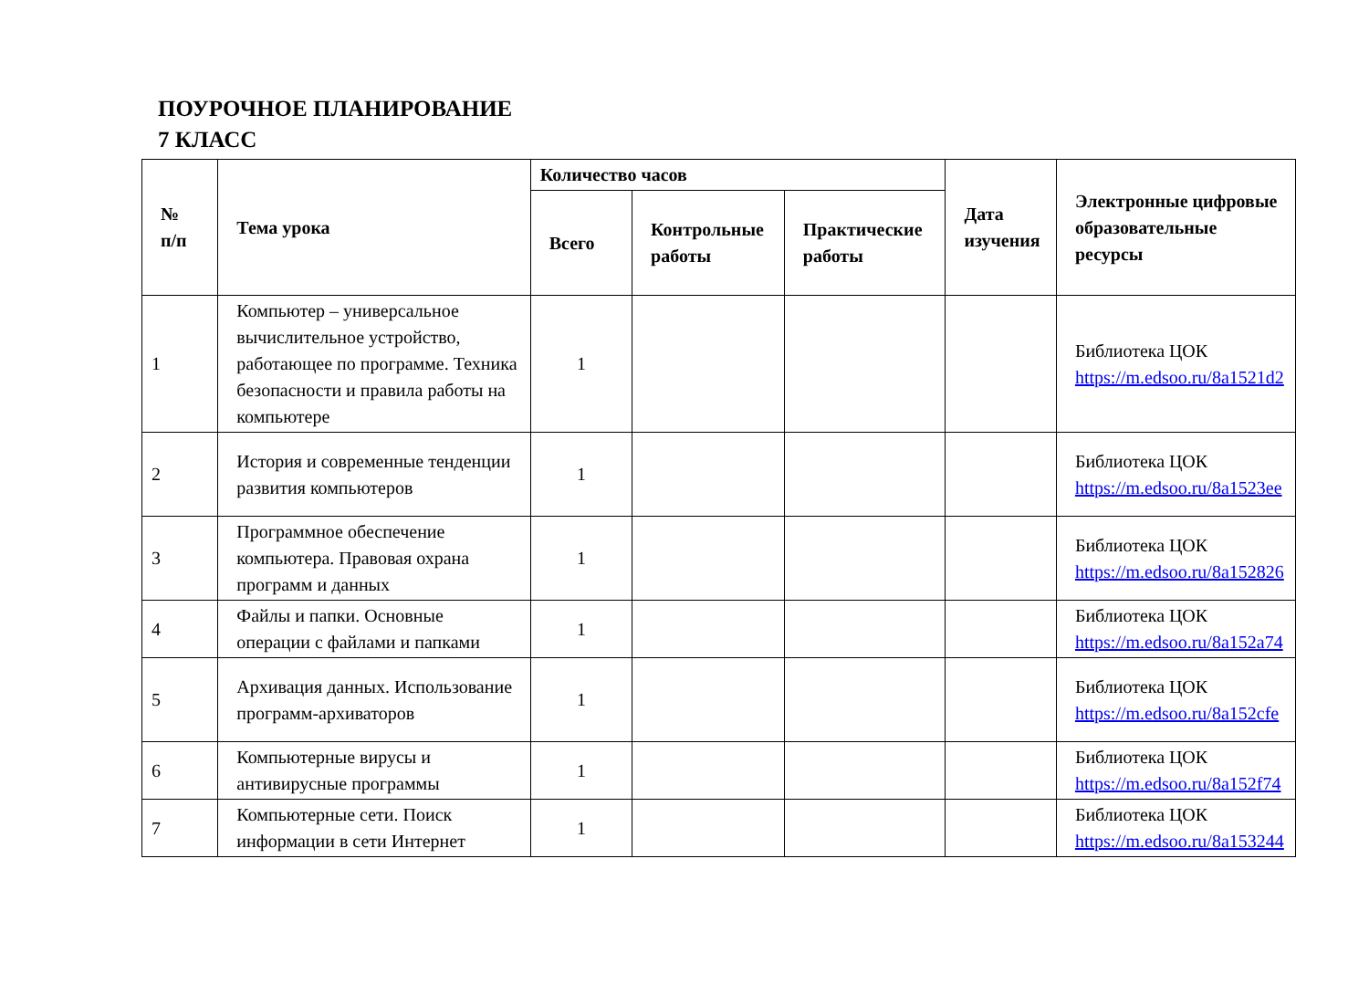ПОУРОЧНОЕ ПЛАНИРОВАНИЕ
7 КЛАСС
| № п/п | Тема урока | Количество часов | | | Дата изучения | Электронные цифровые образовательные ресурсы |
| --- | --- | --- | --- | --- | --- | --- |
| | | Всего | Контрольные работы | Практические работы | | |
| 1 | Компьютер – универсальное вычислительное устройство, работающее по программе. Техника безопасности и правила работы на компьютере | 1 | | | | Библиотека ЦОК https://m.edsoo.ru/8a1521d2 |
| 2 | История и современные тенденции развития компьютеров | 1 | | | | Библиотека ЦОК https://m.edsoo.ru/8a1523ee |
| 3 | Программное обеспечение компьютера. Правовая охрана программ и данных | 1 | | | | Библиотека ЦОК https://m.edsoo.ru/8a152826 |
| 4 | Файлы и папки. Основные операции с файлами и папками | 1 | | | | Библиотека ЦОК https://m.edsoo.ru/8a152a74 |
| 5 | Архивация данных. Использование программ-архиваторов | 1 | | | | Библиотека ЦОК https://m.edsoo.ru/8a152cfe |
| 6 | Компьютерные вирусы и антивирусные программы | 1 | | | | Библиотека ЦОК https://m.edsoo.ru/8a152f74 |
| 7 | Компьютерные сети. Поиск информации в сети Интернет | 1 | | | | Библиотека ЦОК https://m.edsoo.ru/8a153244 |